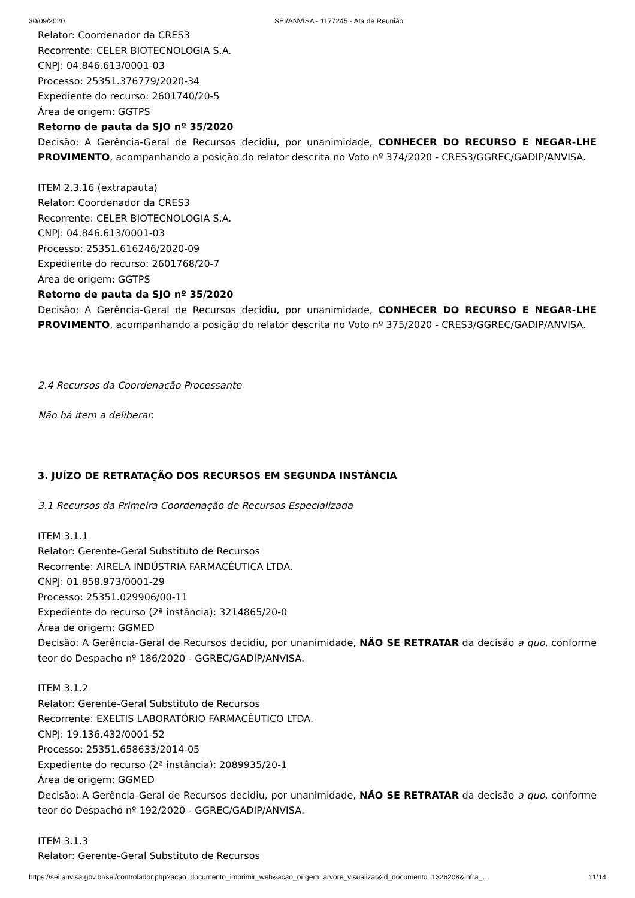30/09/2020 SEI/ANVISA - 1177245 - Ata de Reunião
Relator: Coordenador da CRES3
Recorrente: CELER BIOTECNOLOGIA S.A.
CNPJ: 04.846.613/0001-03
Processo: 25351.376779/2020-34
Expediente do recurso: 2601740/20-5
Área de origem: GGTPS
Retorno de pauta da SJO nº 35/2020
Decisão: A Gerência-Geral de Recursos decidiu, por unanimidade, CONHECER DO RECURSO E NEGAR-LHE PROVIMENTO, acompanhando a posição do relator descrita no Voto nº 374/2020 - CRES3/GGREC/GADIP/ANVISA.
ITEM 2.3.16 (extrapauta)
Relator: Coordenador da CRES3
Recorrente: CELER BIOTECNOLOGIA S.A.
CNPJ: 04.846.613/0001-03
Processo: 25351.616246/2020-09
Expediente do recurso: 2601768/20-7
Área de origem: GGTPS
Retorno de pauta da SJO nº 35/2020
Decisão: A Gerência-Geral de Recursos decidiu, por unanimidade, CONHECER DO RECURSO E NEGAR-LHE PROVIMENTO, acompanhando a posição do relator descrita no Voto nº 375/2020 - CRES3/GGREC/GADIP/ANVISA.
2.4 Recursos da Coordenação Processante
Não há item a deliberar.
3. JUÍZO DE RETRATAÇÃO DOS RECURSOS EM SEGUNDA INSTÂNCIA
3.1 Recursos da Primeira Coordenação de Recursos Especializada
ITEM 3.1.1
Relator: Gerente-Geral Substituto de Recursos
Recorrente: AIRELA INDÚSTRIA FARMACÊUTICA LTDA.
CNPJ: 01.858.973/0001-29
Processo: 25351.029906/00-11
Expediente do recurso (2ª instância): 3214865/20-0
Área de origem: GGMED
Decisão: A Gerência-Geral de Recursos decidiu, por unanimidade, NÃO SE RETRATAR da decisão a quo, conforme teor do Despacho nº 186/2020 - GGREC/GADIP/ANVISA.
ITEM 3.1.2
Relator: Gerente-Geral Substituto de Recursos
Recorrente: EXELTIS LABORATÓRIO FARMACÊUTICO LTDA.
CNPJ: 19.136.432/0001-52
Processo: 25351.658633/2014-05
Expediente do recurso (2ª instância): 2089935/20-1
Área de origem: GGMED
Decisão: A Gerência-Geral de Recursos decidiu, por unanimidade, NÃO SE RETRATAR da decisão a quo, conforme teor do Despacho nº 192/2020 - GGREC/GADIP/ANVISA.
ITEM 3.1.3
Relator: Gerente-Geral Substituto de Recursos
https://sei.anvisa.gov.br/sei/controlador.php?acao=documento_imprimir_web&acao_origem=arvore_visualizar&id_documento=1326208&infra_… 11/14